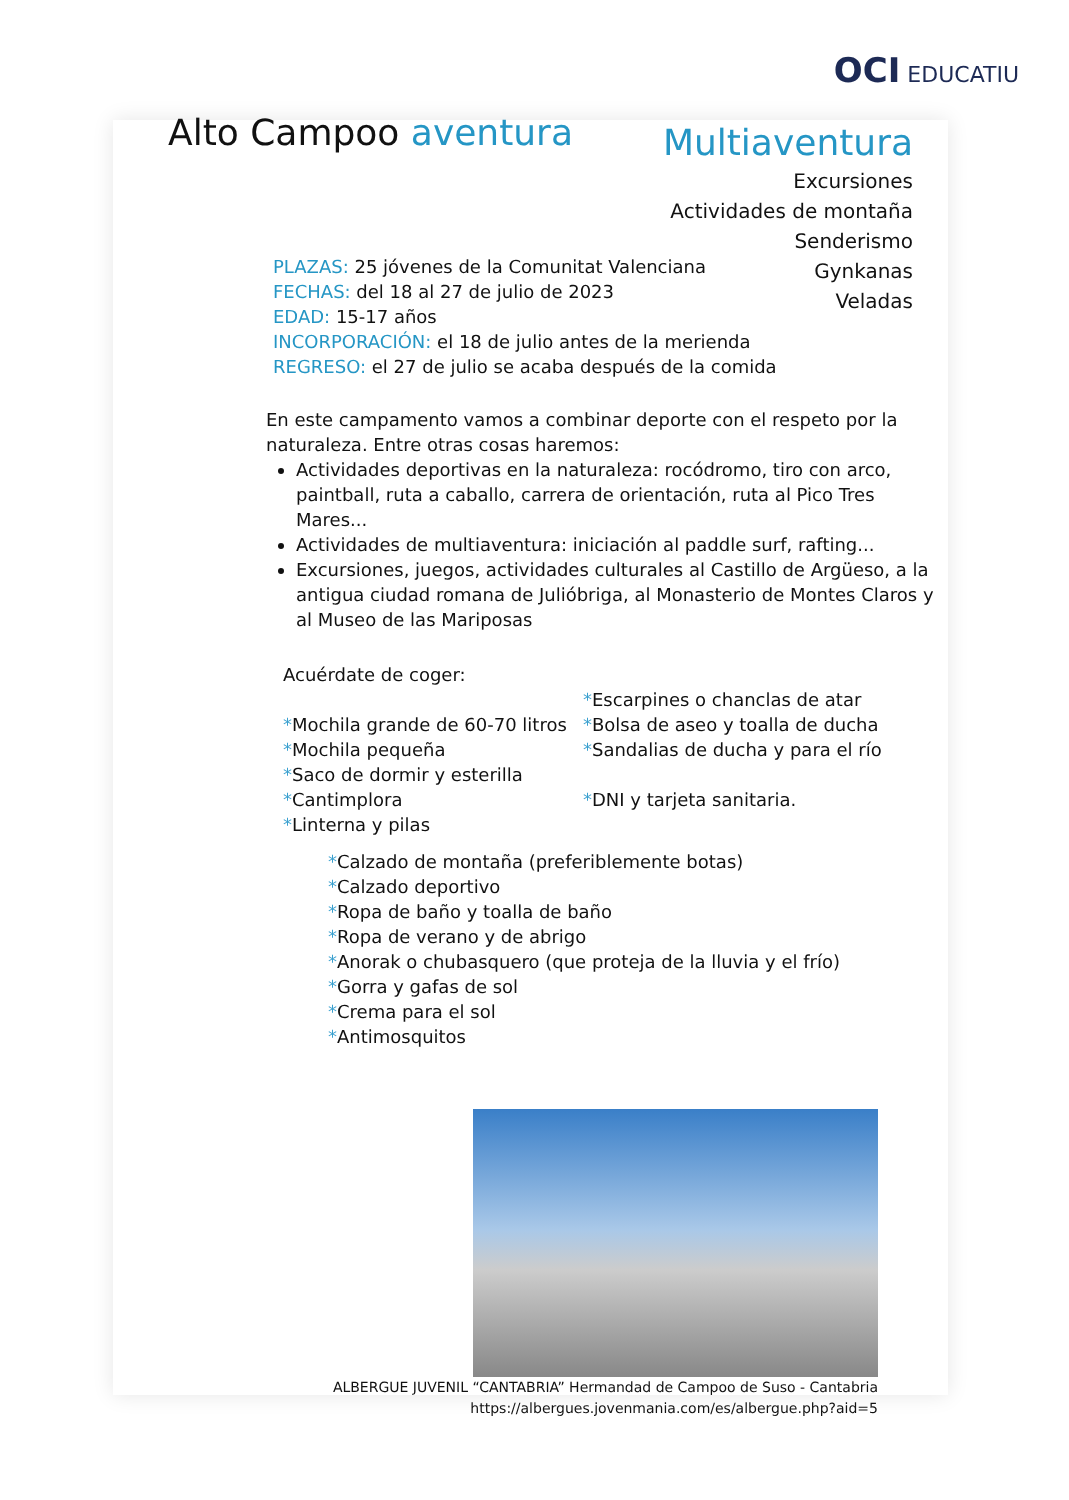OCI EDUCATIU
Alto Campoo aventura
Multiaventura
Excursiones
Actividades de montaña
Senderismo
Gynkanas
Veladas
PLAZAS: 25 jóvenes de la Comunitat Valenciana
FECHAS: del 18 al 27 de julio de 2023
EDAD: 15-17 años
INCORPORACIÓN: el 18 de julio antes de la merienda
REGRESO: el 27 de julio se acaba después de la comida
En este campamento vamos a combinar deporte con el respeto por la naturaleza. Entre otras cosas haremos:
Actividades deportivas en la naturaleza: rocódromo, tiro con arco, paintball, ruta a caballo, carrera de orientación, ruta al Pico Tres Mares...
Actividades de multiaventura: iniciación al paddle surf, rafting...
Excursiones, juegos, actividades culturales al Castillo de Argüeso, a la antigua ciudad romana de Julióbriga, al Monasterio de Montes Claros y al Museo de las Mariposas
Acuérdate de coger:
*Mochila grande de 60-70 litros
*Mochila pequeña
*Saco de dormir y esterilla
*Cantimplora
*Linterna y pilas
*Escarpines o chanclas de atar
*Bolsa de aseo y toalla de ducha
*Sandalias de ducha y para el río
*DNI y tarjeta sanitaria.
*Calzado de montaña (preferiblemente botas)
*Calzado deportivo
*Ropa de baño y toalla de baño
*Ropa de verano y de abrigo
*Anorak o chubasquero (que proteja de la lluvia y el frío)
*Gorra y gafas de sol
*Crema para el sol
*Antimosquitos
ALBERGUE JUVENIL “CANTABRIA” Hermandad de Campoo de Suso - Cantabria
https://albergues.jovenmania.com/es/albergue.php?aid=5